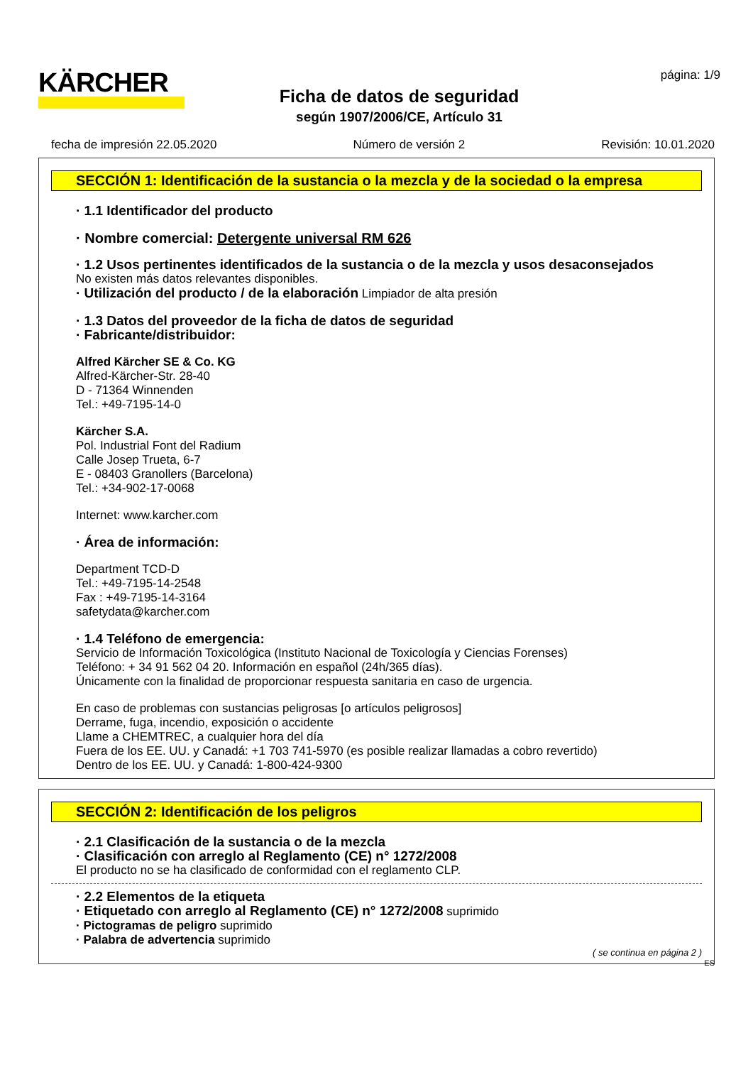KÄRCHER
Ficha de datos de seguridad
según 1907/2006/CE, Artículo 31
página: 1/9
fecha de impresión 22.05.2020 Número de versión 2 Revisión: 10.01.2020
SECCIÓN 1: Identificación de la sustancia o la mezcla y de la sociedad o la empresa
· 1.1 Identificador del producto
· Nombre comercial: Detergente universal RM 626
· 1.2 Usos pertinentes identificados de la sustancia o de la mezcla y usos desaconsejados
No existen más datos relevantes disponibles.
· Utilización del producto / de la elaboración Limpiador de alta presión
· 1.3 Datos del proveedor de la ficha de datos de seguridad
· Fabricante/distribuidor:
Alfred Kärcher SE & Co. KG
Alfred-Kärcher-Str. 28-40
D - 71364 Winnenden
Tel.: +49-7195-14-0
Kärcher S.A.
Pol. Industrial Font del Radium
Calle Josep Trueta, 6-7
E - 08403 Granollers (Barcelona)
Tel.: +34-902-17-0068
Internet: www.karcher.com
· Área de información:
Department TCD-D
Tel.: +49-7195-14-2548
Fax : +49-7195-14-3164
safetydata@karcher.com
· 1.4 Teléfono de emergencia:
Servicio de Información Toxicológica (Instituto Nacional de Toxicología y Ciencias Forenses)
Teléfono: + 34 91 562 04 20. Información en español (24h/365 días).
Únicamente con la finalidad de proporcionar respuesta sanitaria en caso de urgencia.
En caso de problemas con sustancias peligrosas [o artículos peligrosos]
Derrame, fuga, incendio, exposición o accidente
Llame a CHEMTREC, a cualquier hora del día
Fuera de los EE. UU. y Canadá: +1 703 741-5970 (es posible realizar llamadas a cobro revertido)
Dentro de los EE. UU. y Canadá: 1-800-424-9300
SECCIÓN 2: Identificación de los peligros
· 2.1 Clasificación de la sustancia o de la mezcla
· Clasificación con arreglo al Reglamento (CE) n° 1272/2008
El producto no se ha clasificado de conformidad con el reglamento CLP.
· 2.2 Elementos de la etiqueta
· Etiquetado con arreglo al Reglamento (CE) n° 1272/2008 suprimido
· Pictogramas de peligro suprimido
· Palabra de advertencia suprimido
( se continua en página 2 )
ES